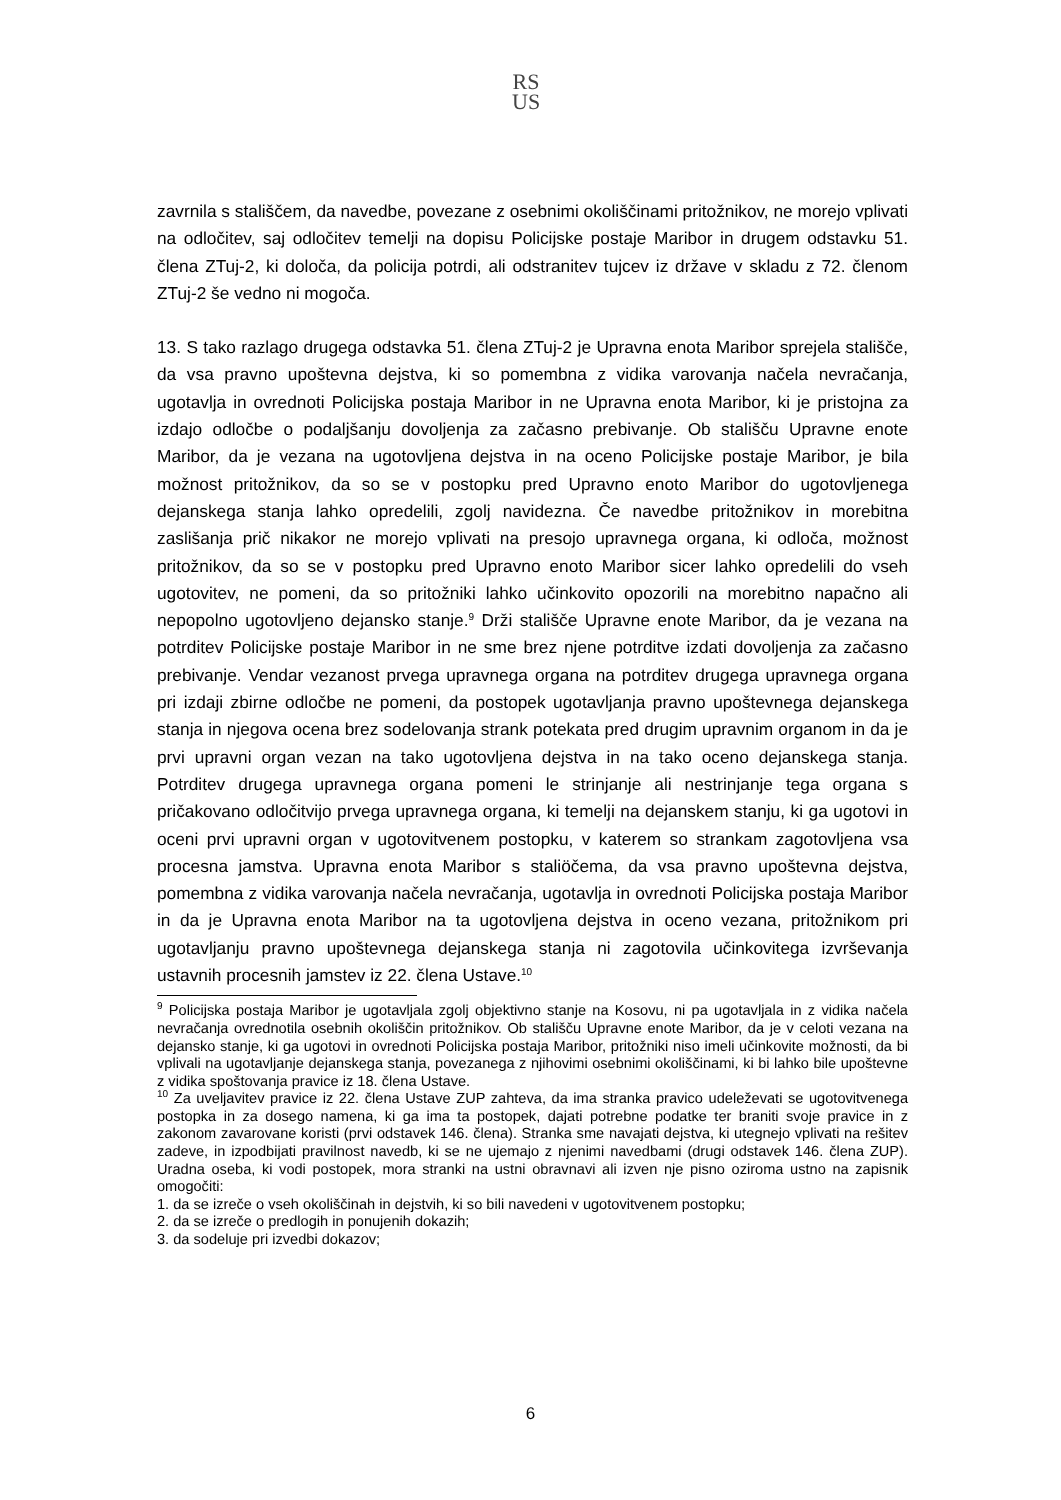RS
US
zavrnila s stališčem, da navedbe, povezane z osebnimi okoliščinami pritožnikov, ne morejo vplivati na odločitev, saj odločitev temelji na dopisu Policijske postaje Maribor in drugem odstavku 51. člena ZTuj-2, ki določa, da policija potrdi, ali odstranitev tujcev iz države v skladu z 72. členom ZTuj-2 še vedno ni mogoča.
13. S tako razlago drugega odstavka 51. člena ZTuj-2 je Upravna enota Maribor sprejela stališče, da vsa pravno upoštevna dejstva, ki so pomembna z vidika varovanja načela nevračanja, ugotavlja in ovrednoti Policijska postaja Maribor in ne Upravna enota Maribor, ki je pristojna za izdajo odločbe o podaljšanju dovoljenja za začasno prebivanje. Ob stališču Upravne enote Maribor, da je vezana na ugotovljena dejstva in na oceno Policijske postaje Maribor, je bila možnost pritožnikov, da so se v postopku pred Upravno enoto Maribor do ugotovljenega dejanskega stanja lahko opredelili, zgolj navidezna. Če navedbe pritožnikov in morebitna zaslišanja prič nikakor ne morejo vplivati na presojo upravnega organa, ki odloča, možnost pritožnikov, da so se v postopku pred Upravno enoto Maribor sicer lahko opredelili do vseh ugotovitev, ne pomeni, da so pritožniki lahko učinkovito opozorili na morebitno napačno ali nepopolno ugotovljeno dejansko stanje.<sup>9</sup> Drži stališče Upravne enote Maribor, da je vezana na potrditev Policijske postaje Maribor in ne sme brez njene potrditve izdati dovoljenja za začasno prebivanje. Vendar vezanost prvega upravnega organa na potrditev drugega upravnega organa pri izdaji zbirne odločbe ne pomeni, da postopek ugotavljanja pravno upoštevnega dejanskega stanja in njegova ocena brez sodelovanja strank potekata pred drugim upravnim organom in da je prvi upravni organ vezan na tako ugotovljena dejstva in na tako oceno dejanskega stanja. Potrditev drugega upravnega organa pomeni le strinjanje ali nestrinjanje tega organa s pričakovano odločitvijo prvega upravnega organa, ki temelji na dejanskem stanju, ki ga ugotovi in oceni prvi upravni organ v ugotovitvenem postopku, v katerem so strankam zagotovljena vsa procesna jamstva. Upravna enota Maribor s staliöčema, da vsa pravno upoštevna dejstva, pomembna z vidika varovanja načela nevračanja, ugotavlja in ovrednoti Policijska postaja Maribor in da je Upravna enota Maribor na ta ugotovljena dejstva in oceno vezana, pritožnikom pri ugotavljanju pravno upoštevnega dejanskega stanja ni zagotovila učinkovitega izvrševanja ustavnih procesnih jamstev iz 22. člena Ustave.<sup>10</sup>
<sup>9</sup> Policijska postaja Maribor je ugotavljala zgolj objektivno stanje na Kosovu, ni pa ugotavljala in z vidika načela nevračanja ovrednotila osebnih okoliščin pritožnikov. Ob stališču Upravne enote Maribor, da je v celoti vezana na dejansko stanje, ki ga ugotovi in ovrednoti Policijska postaja Maribor, pritožniki niso imeli učinkovite možnosti, da bi vplivali na ugotavljanje dejanskega stanja, povezanega z njihovimi osebnimi okoliščinami, ki bi lahko bile upoštevne z vidika spoštovanja pravice iz 18. člena Ustave.
<sup>10</sup> Za uveljavitev pravice iz 22. člena Ustave ZUP zahteva, da ima stranka pravico udeleževati se ugotovitvenega postopka in za dosego namena, ki ga ima ta postopek, dajati potrebne podatke ter braniti svoje pravice in z zakonom zavarovane koristi (prvi odstavek 146. člena). Stranka sme navajati dejstva, ki utegnejo vplivati na rešitev zadeve, in izpodbijati pravilnost navedb, ki se ne ujemajo z njenimi navedbami (drugi odstavek 146. člena ZUP). Uradna oseba, ki vodi postopek, mora stranki na ustni obravnavi ali izven nje pisno oziroma ustno na zapisnik omogočiti:
1. da se izreče o vseh okoliščinah in dejstvih, ki so bili navedeni v ugotovitvenem postopku;
2. da se izreče o predlogih in ponujenih dokazih;
3. da sodeluje pri izvedbi dokazov;
6